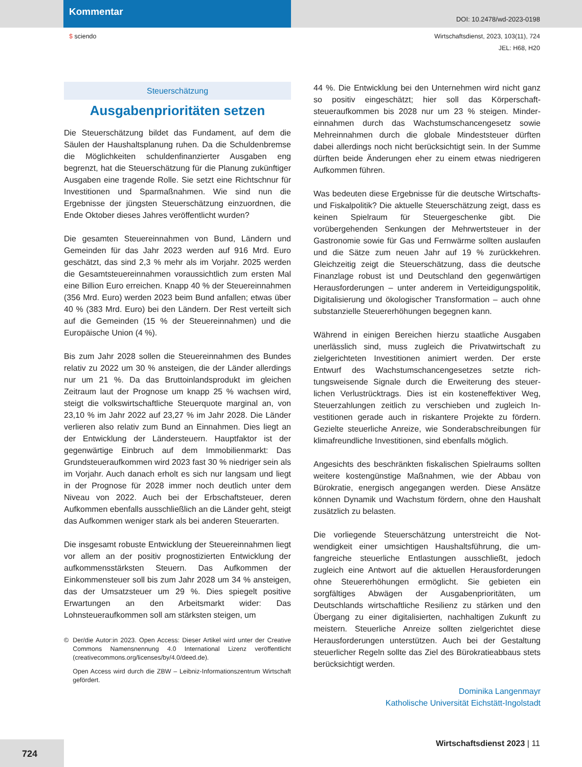Kommentar
DOI: 10.2478/wd-2023-0198
$ sciendo Wirtschaftsdienst, 2023, 103(11), 724
JEL: H68, H20
Steuerschätzung
Ausgabenprioritäten setzen
Die Steuerschätzung bildet das Fundament, auf dem die Säulen der Haushaltsplanung ruhen. Da die Schulden­bremse die Möglichkeiten schuldenfinanzierter Ausgaben eng begrenzt, hat die Steuerschätzung für die Planung zukünftiger Ausgaben eine tragende Rolle. Sie setzt eine Richtschnur für Investitionen und Sparmaßnahmen. Wie sind nun die Ergebnisse der jüngsten Steuerschätzung einzuordnen, die Ende Oktober dieses Jahres veröffent­licht wurden?
Die gesamten Steuereinnahmen von Bund, Ländern und Gemeinden für das Jahr 2023 werden auf 916 Mrd. Eu­ro geschätzt, das sind 2,3 % mehr als im Vorjahr. 2025 werden die Gesamtsteuereinnahmen voraussichtlich zum ersten Mal eine Billion Euro erreichen. Knapp 40 % der Steuereinnahmen (356 Mrd. Euro) werden 2023 beim Bund anfallen; etwas über 40 % (383 Mrd. Euro) bei den Ländern. Der Rest verteilt sich auf die Gemeinden (15 % der Steuereinnahmen) und die Europäische Union (4 %).
Bis zum Jahr 2028 sollen die Steuereinnahmen des Bun­des relativ zu 2022 um 30 % ansteigen, die der Länder allerdings nur um 21 %. Da das Bruttoinlandsprodukt im gleichen Zeitraum laut der Prognose um knapp 25 % wachsen wird, steigt die volkswirtschaftliche Steuerquo­te marginal an, von 23,10 % im Jahr 2022 auf 23,27 % im Jahr 2028. Die Länder verlieren also relativ zum Bund an Einnahmen. Dies liegt an der Entwicklung der Länder­steuern. Hauptfaktor ist der gegenwärtige Einbruch auf dem Immobilienmarkt: Das Grundsteueraufkommen wird 2023 fast 30 % niedriger sein als im Vorjahr. Auch danach erholt es sich nur langsam und liegt in der Prognose für 2028 immer noch deutlich unter dem Niveau von 2022. Auch bei der Erbschaftsteuer, deren Aufkommen eben­falls ausschließlich an die Länder geht, steigt das Auf­kommen weniger stark als bei anderen Steuerarten.
Die insgesamt robuste Entwicklung der Steuereinnahmen liegt vor allem an der positiv prognostizierten Entwicklung der aufkommensstärksten Steuern. Das Aufkommen der Einkommensteuer soll bis zum Jahr 2028 um 34 % an­steigen, das der Umsatzsteuer um 29 %. Dies spiegelt positive Erwartungen an den Arbeitsmarkt wider: Das Lohnsteueraufkommen soll am stärksten steigen, um
© Der/die Autor:in 2023. Open Access: Dieser Artikel wird unter der Creative Commons Namensnennung 4.0 International Lizenz veröf­fentlicht (creativecommons.org/licenses/by/4.0/deed.de).
Open Access wird durch die ZBW – Leibniz-Informationszentrum Wirtschaft gefördert.
44 %. Die Entwicklung bei den Unternehmen wird nicht ganz so positiv eingeschätzt; hier soll das Körperschaft­steueraufkommen bis 2028 nur um 23 % steigen. Minder­einnahmen durch das Wachstumschancengesetz sowie Mehreinnahmen durch die globale Mindeststeuer dürften dabei allerdings noch nicht berücksichtigt sein. In der Summe dürften beide Änderungen eher zu einem etwas niedrigeren Aufkommen führen.
Was bedeuten diese Ergebnisse für die deutsche Wirt­schafts- und Fiskalpolitik? Die aktuelle Steuerschätzung zeigt, dass es keinen Spielraum für Steuergeschenke gibt. Die vorübergehenden Senkungen der Mehrwert­steuer in der Gastronomie sowie für Gas und Fernwärme sollten auslaufen und die Sätze zum neuen Jahr auf 19 % zurückkehren. Gleichzeitig zeigt die Steuerschätzung, dass die deutsche Finanzlage robust ist und Deutschland den gegenwärtigen Herausforderungen – unter anderem in Verteidigungspolitik, Digitalisierung und ökologischer Transformation – auch ohne substanzielle Steuererhö­hungen begegnen kann.
Während in einigen Bereichen hierzu staatliche Ausgaben unerlässlich sind, muss zugleich die Privatwirtschaft zu zielgerichteten Investitionen animiert werden. Der erste Entwurf des Wachstumschancengesetzes setzte rich­tungsweisende Signale durch die Erweiterung des steuer­lichen Verlustrücktrags. Dies ist ein kosteneffektiver Weg, Steuerzahlungen zeitlich zu verschieben und zugleich In­vestitionen gerade auch in riskantere Projekte zu fördern. Gezielte steuerliche Anreize, wie Sonderabschreibungen für klimafreundliche Investitionen, sind ebenfalls möglich.
Angesichts des beschränkten fiskalischen Spielraums sollten weitere kostengünstige Maßnahmen, wie der Ab­bau von Bürokratie, energisch angegangen werden. Die­se Ansätze können Dynamik und Wachstum fördern, oh­ne den Haushalt zusätzlich zu belasten.
Die vorliegende Steuerschätzung unterstreicht die Not­wendigkeit einer umsichtigen Haushaltsführung, die um­fangreiche steuerliche Entlastungen ausschließt, jedoch zugleich eine Antwort auf die aktuellen Herausforderun­gen ohne Steuererhöhungen ermöglicht. Sie gebieten ein sorgfältiges Abwägen der Ausgabenprioritäten, um Deutschlands wirtschaftliche Resilienz zu stärken und den Übergang zu einer digitalisierten, nachhaltigen Zu­kunft zu meistern. Steuerliche Anreize sollten zielgerichtet diese Herausforderungen unterstützen. Auch bei der Ge­staltung steuerlicher Regeln sollte das Ziel des Bürokra­tieabbaus stets berücksichtigt werden.
Dominika Langenmayr
Katholische Universität Eichstätt-Ingolstadt
Wirtschaftsdienst 2023 | 11
724